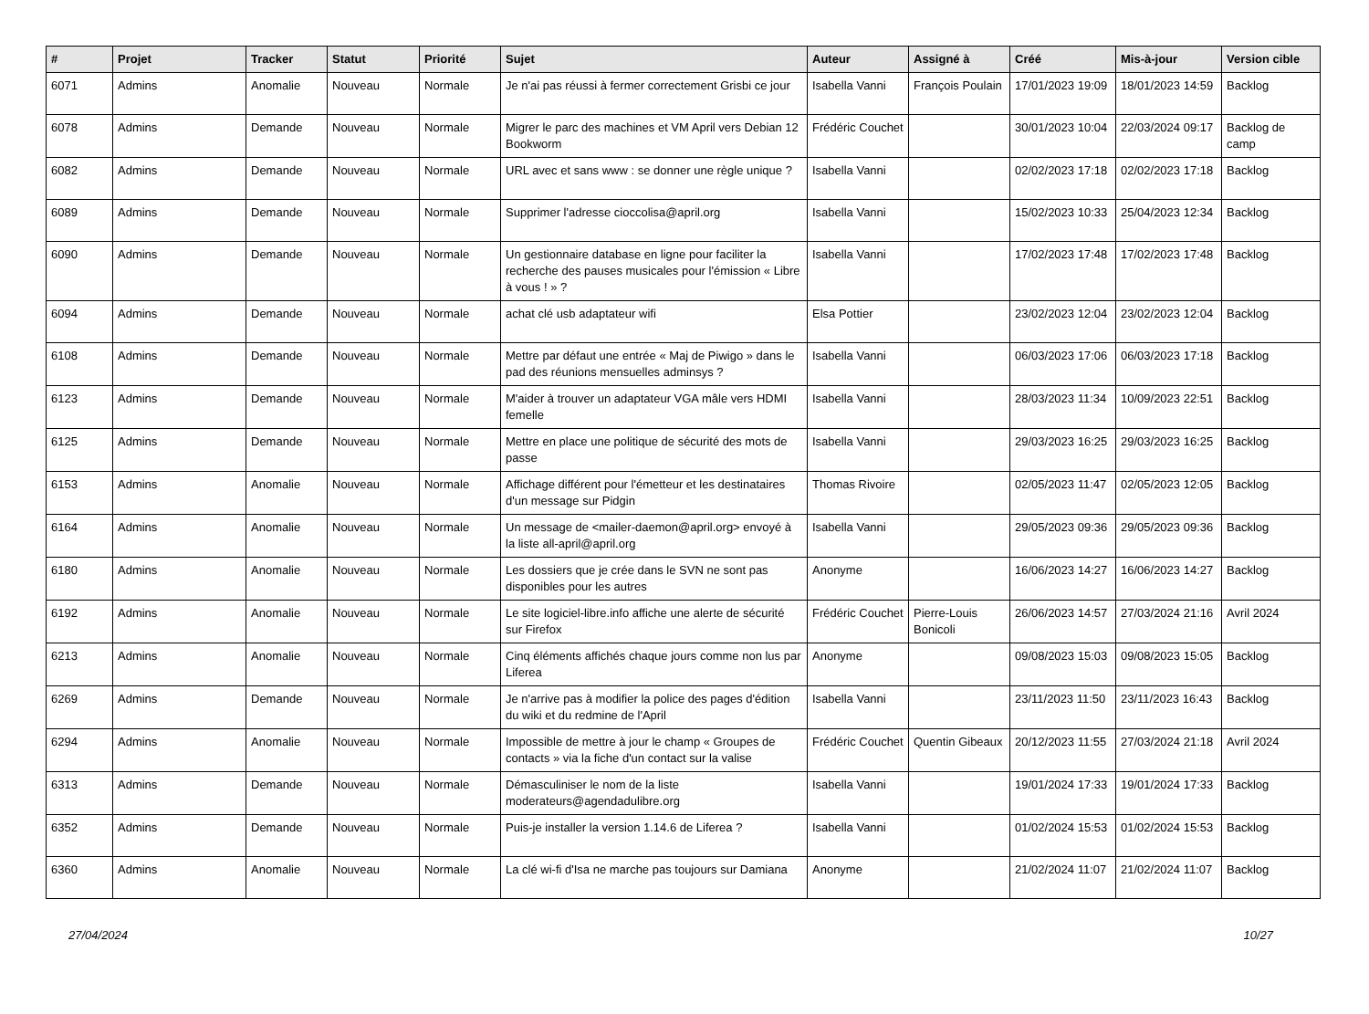| # | Projet | Tracker | Statut | Priorité | Sujet | Auteur | Assigné à | Créé | Mis-à-jour | Version cible |
| --- | --- | --- | --- | --- | --- | --- | --- | --- | --- | --- |
| 6071 | Admins | Anomalie | Nouveau | Normale | Je n'ai pas réussi à fermer correctement Grisbi ce jour | Isabella Vanni | François Poulain | 17/01/2023 19:09 | 18/01/2023 14:59 | Backlog |
| 6078 | Admins | Demande | Nouveau | Normale | Migrer le parc des machines et VM April vers Debian 12 Bookworm | Frédéric Couchet | | 30/01/2023 10:04 | 22/03/2024 09:17 | Backlog de camp |
| 6082 | Admins | Demande | Nouveau | Normale | URL avec et sans www : se donner une règle unique ? | Isabella Vanni | | 02/02/2023 17:18 | 02/02/2023 17:18 | Backlog |
| 6089 | Admins | Demande | Nouveau | Normale | Supprimer l'adresse cioccolisa@april.org | Isabella Vanni | | 15/02/2023 10:33 | 25/04/2023 12:34 | Backlog |
| 6090 | Admins | Demande | Nouveau | Normale | Un gestionnaire database en ligne pour faciliter la recherche des pauses musicales pour l'émission « Libre à vous ! » ? | Isabella Vanni | | 17/02/2023 17:48 | 17/02/2023 17:48 | Backlog |
| 6094 | Admins | Demande | Nouveau | Normale | achat clé usb adaptateur wifi | Elsa Pottier | | 23/02/2023 12:04 | 23/02/2023 12:04 | Backlog |
| 6108 | Admins | Demande | Nouveau | Normale | Mettre par défaut une entrée « Maj de Piwigo » dans le pad des réunions mensuelles adminsys ? | Isabella Vanni | | 06/03/2023 17:06 | 06/03/2023 17:18 | Backlog |
| 6123 | Admins | Demande | Nouveau | Normale | M'aider à trouver un adaptateur VGA mâle vers HDMI femelle | Isabella Vanni | | 28/03/2023 11:34 | 10/09/2023 22:51 | Backlog |
| 6125 | Admins | Demande | Nouveau | Normale | Mettre en place une politique de sécurité des mots de passe | Isabella Vanni | | 29/03/2023 16:25 | 29/03/2023 16:25 | Backlog |
| 6153 | Admins | Anomalie | Nouveau | Normale | Affichage différent pour l'émetteur et les destinataires d'un message sur Pidgin | Thomas Rivoire | | 02/05/2023 11:47 | 02/05/2023 12:05 | Backlog |
| 6164 | Admins | Anomalie | Nouveau | Normale | Un message de <mailer-daemon@april.org> envoyé à la liste all-april@april.org | Isabella Vanni | | 29/05/2023 09:36 | 29/05/2023 09:36 | Backlog |
| 6180 | Admins | Anomalie | Nouveau | Normale | Les dossiers que je crée dans le SVN ne sont pas disponibles pour les autres | Anonyme | | 16/06/2023 14:27 | 16/06/2023 14:27 | Backlog |
| 6192 | Admins | Anomalie | Nouveau | Normale | Le site logiciel-libre.info affiche une alerte de sécurité sur Firefox | Frédéric Couchet | Pierre-Louis Bonicoli | 26/06/2023 14:57 | 27/03/2024 21:16 | Avril 2024 |
| 6213 | Admins | Anomalie | Nouveau | Normale | Cinq éléments affichés chaque jours comme non lus par Liferea | Anonyme | | 09/08/2023 15:03 | 09/08/2023 15:05 | Backlog |
| 6269 | Admins | Demande | Nouveau | Normale | Je n'arrive pas à modifier la police des pages d'édition du wiki et du redmine de l'April | Isabella Vanni | | 23/11/2023 11:50 | 23/11/2023 16:43 | Backlog |
| 6294 | Admins | Anomalie | Nouveau | Normale | Impossible de mettre à jour le champ « Groupes de contacts » via la fiche d'un contact sur la valise | Frédéric Couchet | Quentin Gibeaux | 20/12/2023 11:55 | 27/03/2024 21:18 | Avril 2024 |
| 6313 | Admins | Demande | Nouveau | Normale | Démasculiniser le nom de la liste moderateurs@agendadulibre.org | Isabella Vanni | | 19/01/2024 17:33 | 19/01/2024 17:33 | Backlog |
| 6352 | Admins | Demande | Nouveau | Normale | Puis-je installer la version 1.14.6 de Liferea ? | Isabella Vanni | | 01/02/2024 15:53 | 01/02/2024 15:53 | Backlog |
| 6360 | Admins | Anomalie | Nouveau | Normale | La clé wi-fi d'Isa ne marche pas toujours sur Damiana | Anonyme | | 21/02/2024 11:07 | 21/02/2024 11:07 | Backlog |
27/04/2024 10/27